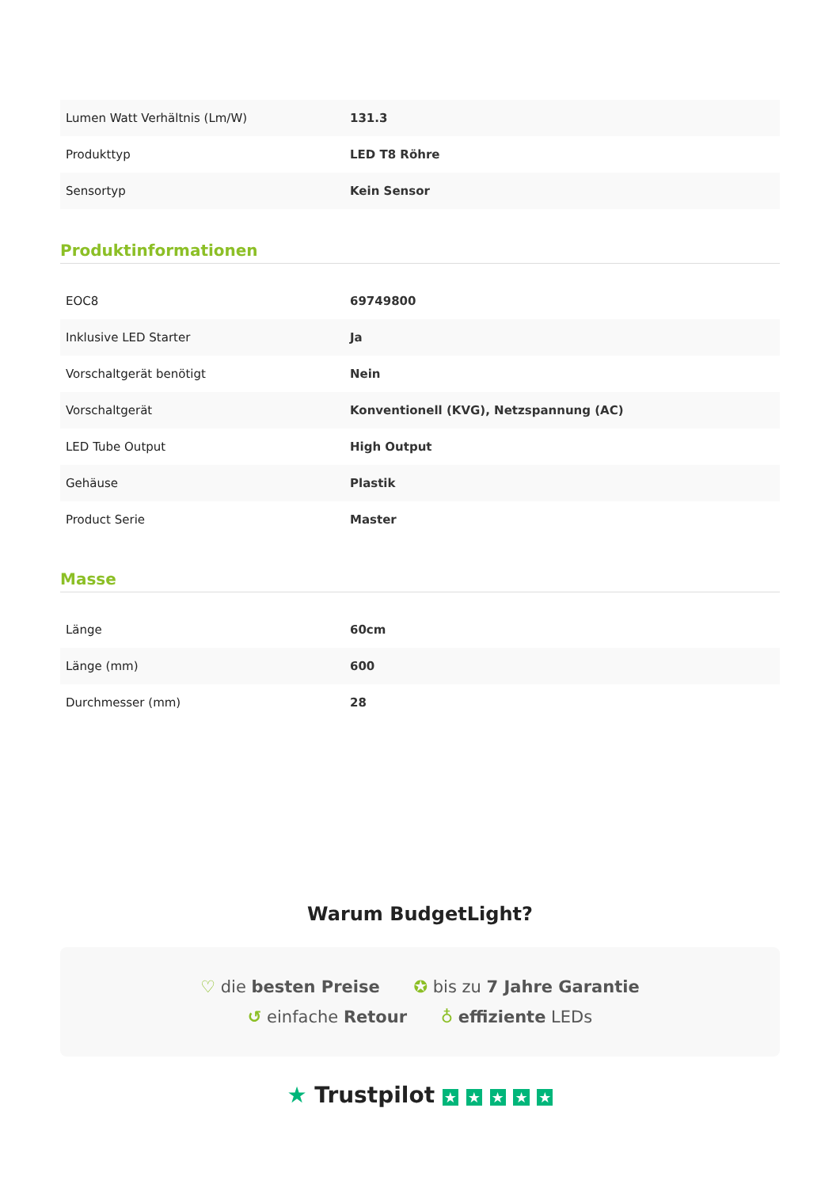| Lumen Watt Verhältnis (Lm/W) | 131.3 |
| Produkttyp | LED T8 Röhre |
| Sensortyp | Kein Sensor |
Produktinformationen
| EOC8 | 69749800 |
| Inklusive LED Starter | Ja |
| Vorschaltgerät benötigt | Nein |
| Vorschaltgerät | Konventionell (KVG), Netzspannung (AC) |
| LED Tube Output | High Output |
| Gehäuse | Plastik |
| Product Serie | Master |
Masse
| Länge | 60cm |
| Länge (mm) | 600 |
| Durchmesser (mm) | 28 |
Warum BudgetLight?
♡ die besten Preise ✪ bis zu 7 Jahre Garantie
↺ einfache Retour ♁ effiziente LEDs
★ Trustpilot ★ ★ ★ ★ ★